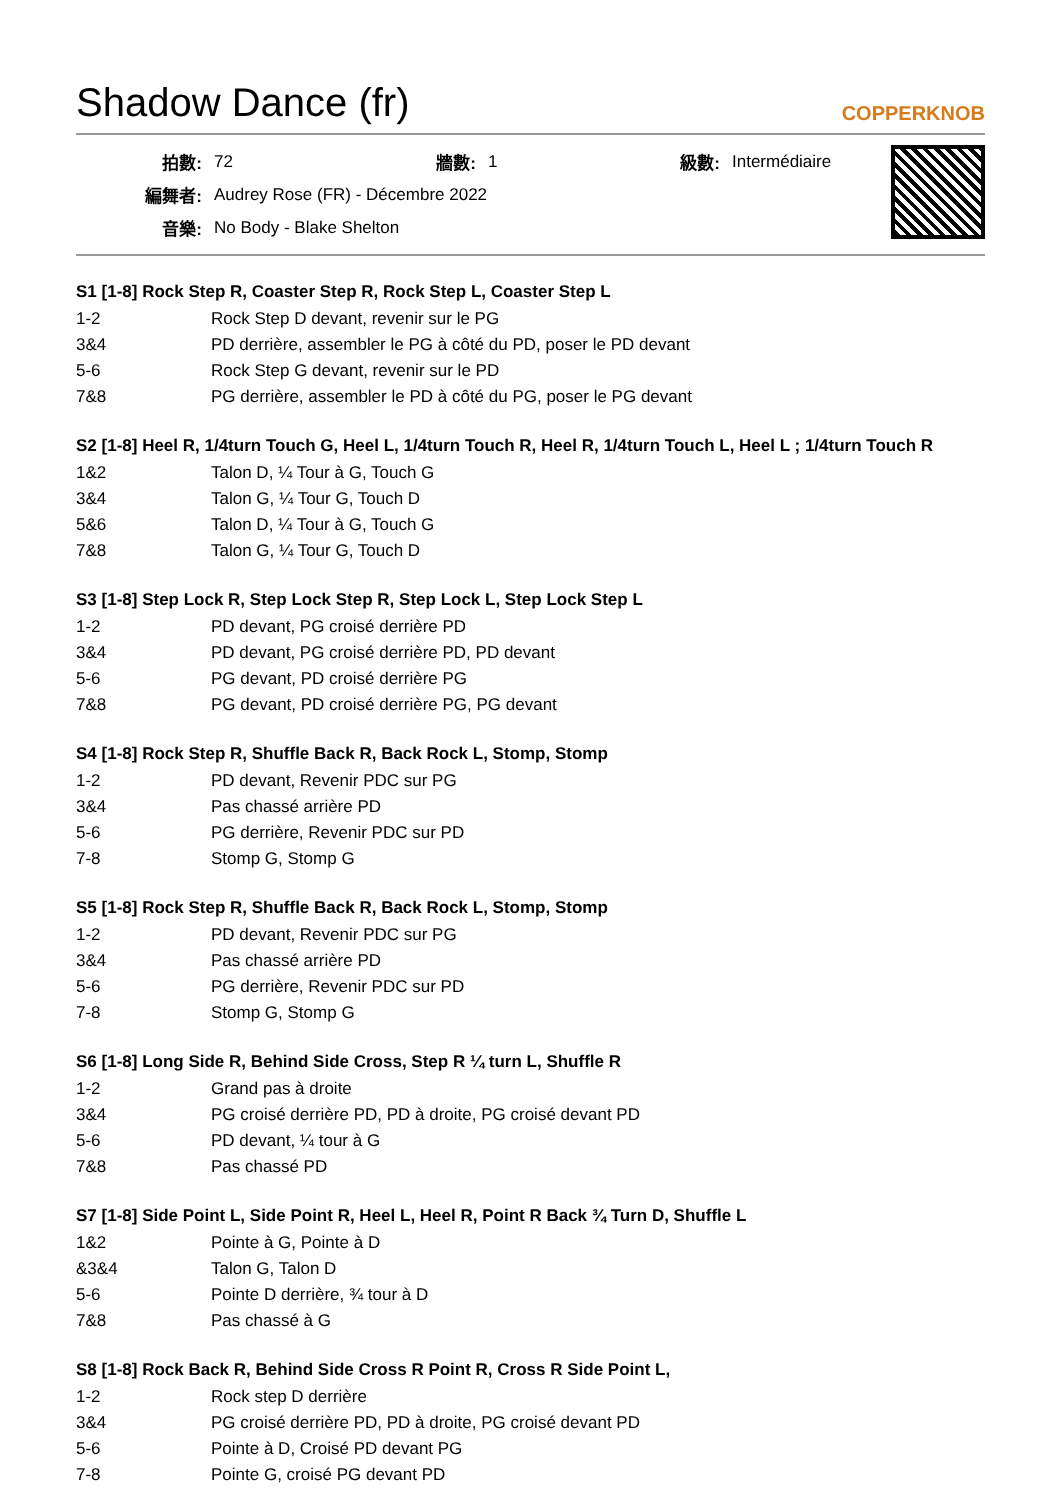Shadow Dance (fr)
COPPERKNOB
| 拍數: | 72 | 牆數: | 1 | 級數: | Intermédiaire |
| 編舞者: | Audrey Rose (FR) - Décembre 2022 | | | | |
| 音樂: | No Body - Blake Shelton | | | | |
S1 [1-8] Rock Step R, Coaster Step R, Rock Step L, Coaster Step L
| 1-2 | Rock Step D devant, revenir sur le PG |
| 3&4 | PD derrière, assembler le PG à côté du PD, poser le PD devant |
| 5-6 | Rock Step G devant, revenir sur le PD |
| 7&8 | PG derrière, assembler le PD à côté du PG, poser le PG devant |
S2 [1-8] Heel R, 1/4turn Touch G, Heel L, 1/4turn Touch R, Heel R, 1/4turn Touch L, Heel L ; 1/4turn Touch R
| 1&2 | Talon D, ¼ Tour à G, Touch G |
| 3&4 | Talon G, ¼ Tour G, Touch D |
| 5&6 | Talon D, ¼ Tour à G, Touch G |
| 7&8 | Talon G, ¼ Tour G, Touch D |
S3 [1-8] Step Lock R, Step Lock Step R, Step Lock L, Step Lock Step L
| 1-2 | PD devant, PG croisé derrière PD |
| 3&4 | PD devant, PG croisé derrière PD, PD devant |
| 5-6 | PG devant, PD croisé derrière PG |
| 7&8 | PG devant, PD croisé derrière PG, PG devant |
S4 [1-8] Rock Step R, Shuffle Back R, Back Rock L, Stomp, Stomp
| 1-2 | PD devant, Revenir PDC sur PG |
| 3&4 | Pas chassé arrière PD |
| 5-6 | PG derrière, Revenir PDC sur PD |
| 7-8 | Stomp G, Stomp G |
S5 [1-8] Rock Step R, Shuffle Back R, Back Rock L, Stomp, Stomp
| 1-2 | PD devant, Revenir PDC sur PG |
| 3&4 | Pas chassé arrière PD |
| 5-6 | PG derrière, Revenir PDC sur PD |
| 7-8 | Stomp G, Stomp G |
S6 [1-8] Long Side R, Behind Side Cross, Step R ¼ turn L, Shuffle R
| 1-2 | Grand pas à droite |
| 3&4 | PG croisé derrière PD, PD à droite, PG croisé devant PD |
| 5-6 | PD devant, ¼ tour à G |
| 7&8 | Pas chassé PD |
S7 [1-8] Side Point L, Side Point R, Heel L, Heel R, Point R Back ¾ Turn D, Shuffle L
| 1&2 | Pointe à G, Pointe à D |
| &3&4 | Talon G, Talon D |
| 5-6 | Pointe D derrière, ¾ tour à D |
| 7&8 | Pas chassé à G |
S8 [1-8] Rock Back R, Behind Side Cross R Point R, Cross R Side Point L,
| 1-2 | Rock step D derrière |
| 3&4 | PG croisé derrière PD, PD à droite, PG croisé devant PD |
| 5-6 | Pointe à D, Croisé PD devant PG |
| 7-8 | Pointe G, croisé PG devant PD |